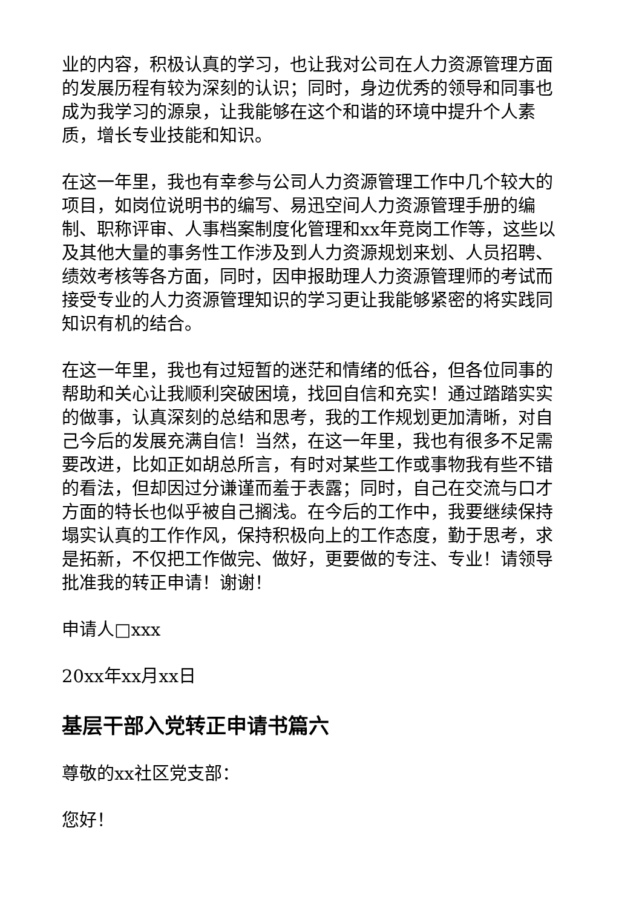业的内容，积极认真的学习，也让我对公司在人力资源管理方面的发展历程有较为深刻的认识；同时，身边优秀的领导和同事也成为我学习的源泉，让我能够在这个和谐的环境中提升个人素质，增长专业技能和知识。
在这一年里，我也有幸参与公司人力资源管理工作中几个较大的项目，如岗位说明书的编写、易迅空间人力资源管理手册的编制、职称评审、人事档案制度化管理和xx年竞岗工作等，这些以及其他大量的事务性工作涉及到人力资源规划来划、人员招聘、绩效考核等各方面，同时，因申报助理人力资源管理师的考试而接受专业的人力资源管理知识的学习更让我能够紧密的将实践同知识有机的结合。
在这一年里，我也有过短暂的迷茫和情绪的低谷，但各位同事的帮助和关心让我顺利突破困境，找回自信和充实！通过踏踏实实的做事，认真深刻的总结和思考，我的工作规划更加清晰，对自己今后的发展充满自信！当然，在这一年里，我也有很多不足需要改进，比如正如胡总所言，有时对某些工作或事物我有些不错的看法，但却因过分谦谨而羞于表露；同时，自己在交流与口才方面的特长也似乎被自己搁浅。在今后的工作中，我要继续保持塌实认真的工作作风，保持积极向上的工作态度，勤于思考，求是拓新，不仅把工作做完、做好，更要做的专注、专业！请领导批准我的转正申请！谢谢！
申请人□xxx
20xx年xx月xx日
基层干部入党转正申请书篇六
尊敬的xx社区党支部：
您好！